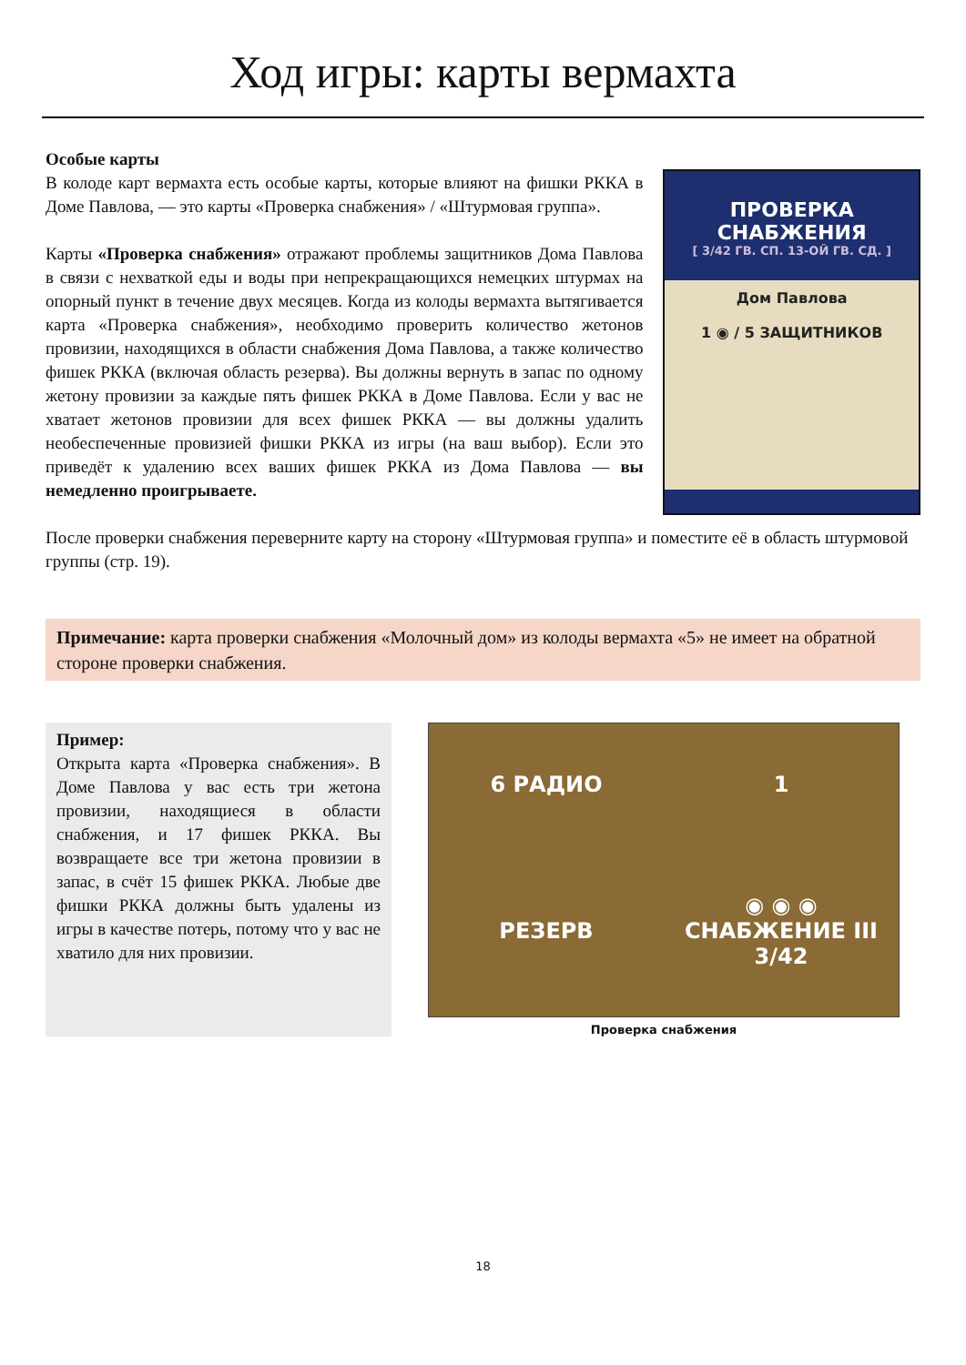Ход игры: карты вермахта
Особые карты
В колоде карт вермахта есть особые карты, которые влияют на фишки РККА в Доме Павлова, — это карты «Проверка снабжения» / «Штурмовая группа».
Карты «Проверка снабжения» отражают проблемы защитников Дома Павлова в связи с нехваткой еды и воды при непрекращающихся немецких штурмах на опорный пункт в течение двух месяцев. Когда из колоды вермахта вытягивается карта «Проверка снабжения», необходимо проверить количество жетонов провизии, находящихся в области снабжения Дома Павлова, а также количество фишек РККА (включая область резерва). Вы должны вернуть в запас по одному жетону провизии за каждые пять фишек РККА в Доме Павлова. Если у вас не хватает жетонов провизии для всех фишек РККА — вы должны удалить необеспеченные провизией фишки РККА из игры (на ваш выбор). Если это приведёт к удалению всех ваших фишек РККА из Дома Павлова — вы немедленно проигрываете.
ПРОВЕРКА СНАБЖЕНИЯ
[ 3/42 ГВ. СП. 13-ОЙ ГВ. СД. ]
Дом Павлова
1 ◉ / 5 ЗАЩИТНИКОВ
После проверки снабжения переверните карту на сторону «Штурмовая группа» и поместите её в область штурмовой группы (стр. 19).
Примечание: карта проверки снабжения «Молочный дом» из колоды вермахта «5» не имеет на обратной стороне проверки снабжения.
Пример:
Открыта карта «Проверка снабжения». В Доме Павлова у вас есть три жетона провизии, находящиеся в области снабжения, и 17 фишек РККА. Вы возвращаете все три жетона провизии в запас, в счёт 15 фишек РККА. Любые две фишки РККА должны быть удалены из игры в качестве потерь, потому что у вас не хватило для них провизии.
6 РАДИО 1 РЕЗЕРВ ◉ ◉ ◉ СНАБЖЕНИЕ III 3/42
Проверка снабжения
18